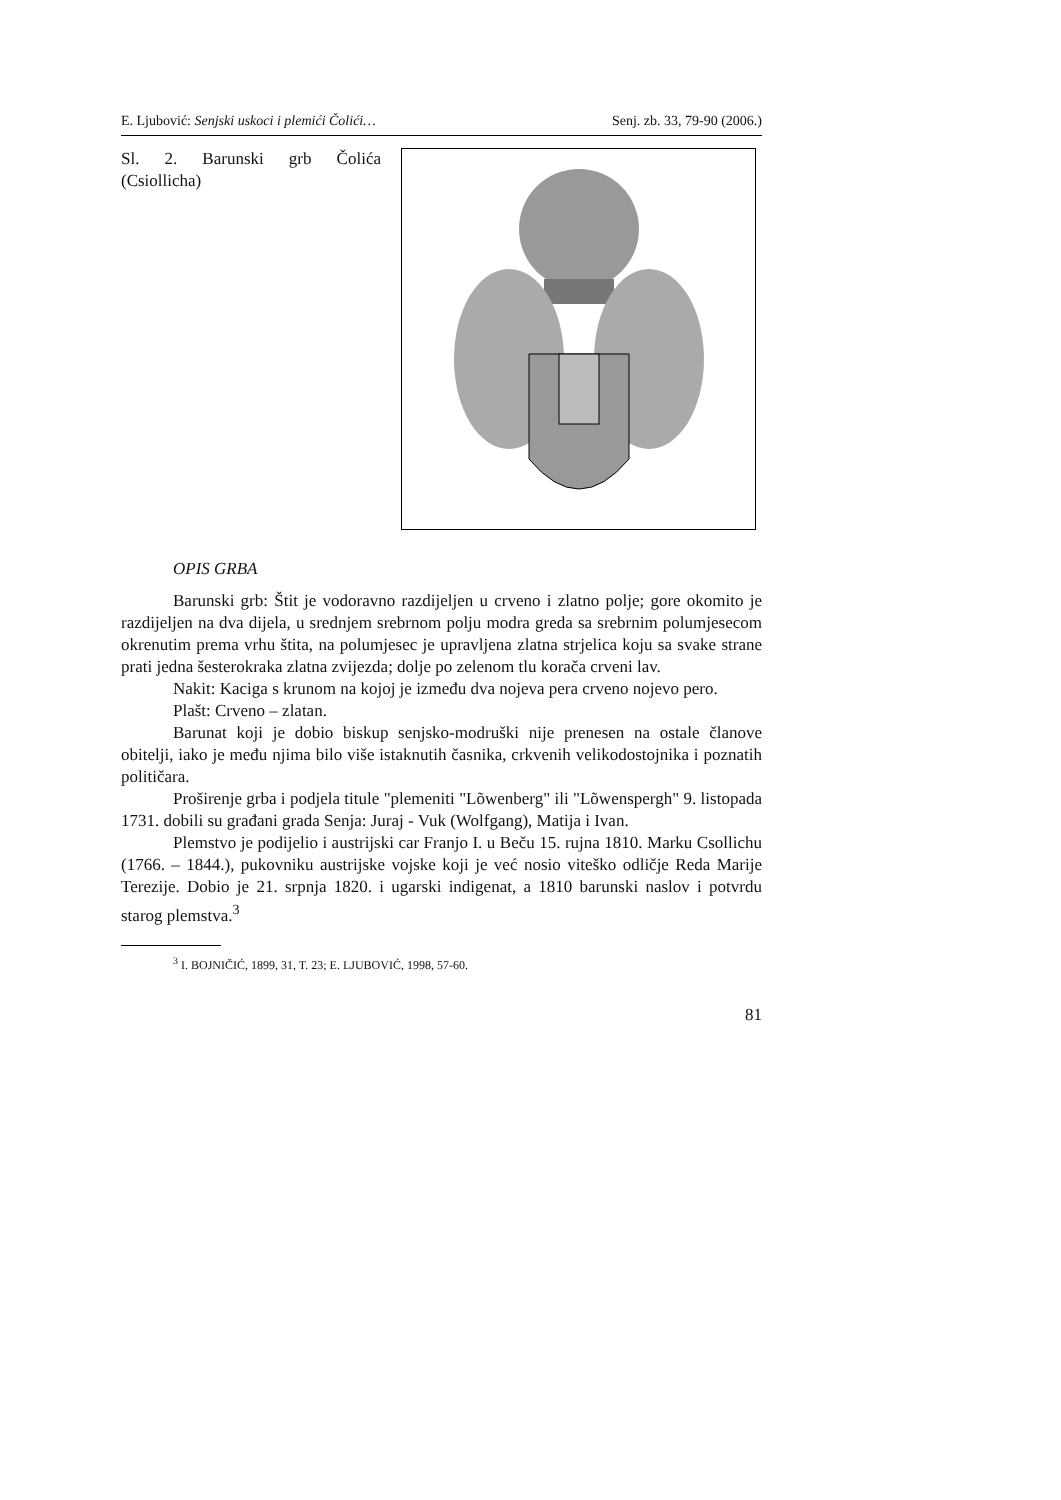E. Ljubović: Senjski uskoci i plemići Čolići… Senj. zb. 33, 79-90 (2006.)
Sl. 2. Barunski grb Čolića (Csiollicha)
OPIS GRBA
Barunski grb: Štit je vodoravno razdijeljen u crveno i zlatno polje; gore okomito je razdijeljen na dva dijela, u srednjem srebrnom polju modra greda sa srebrnim polumjesecom okrenutim prema vrhu štita, na polumjesec je upravljena zlatna strjelica koju sa svake strane prati jedna šesterokraka zlatna zvijezda; dolje po zelenom tlu korača crveni lav.
Nakit: Kaciga s krunom na kojoj je između dva nojeva pera crveno nojevo pero.
Plašt: Crveno – zlatan.
Barunat koji je dobio biskup senjsko-modruški nije prenesen na ostale članove obitelji, iako je među njima bilo više istaknutih časnika, crkvenih velikodostojnika i poznatih političara.
Proširenje grba i podjela titule "plemeniti "Lõwenberg" ili "Lõwenspergh" 9. listopada 1731. dobili su građani grada Senja: Juraj - Vuk (Wolfgang), Matija i Ivan.
Plemstvo je podijelio i austrijski car Franjo I. u Beču 15. rujna 1810. Marku Csollichu (1766. – 1844.), pukovniku austrijske vojske koji je već nosio viteško odličje Reda Marije Terezije. Dobio je 21. srpnja 1820. i ugarski indigenat, a 1810 barunski naslov i potvrdu starog plemstva.<sup>3</sup>
<sup>3</sup> I. BOJNIČIĆ, 1899, 31, T. 23; E. LJUBOVIĆ, 1998, 57-60.
81